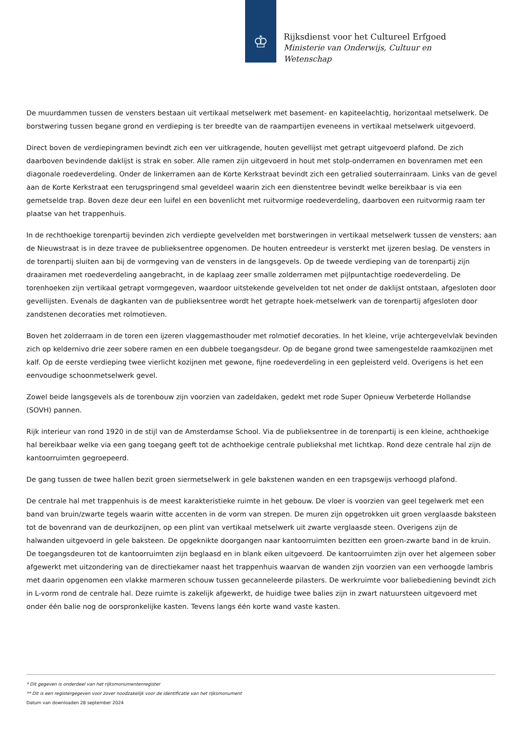♔
Rijksdienst voor het Cultureel Erfgoed
Ministerie van Onderwijs, Cultuur en
Wetenschap
De muurdammen tussen de vensters bestaan uit vertikaal metselwerk met basement- en kapiteelachtig, horizontaal metselwerk. De borstwering tussen begane grond en verdieping is ter breedte van de raampartijen eveneens in vertikaal metselwerk uitgevoerd.
Direct boven de verdiepingramen bevindt zich een ver uitkragende, houten gevellijst met getrapt uitgevoerd plafond. De zich daarboven bevindende daklijst is strak en sober. Alle ramen zijn uitgevoerd in hout met stolp-onderramen en bovenramen met een diagonale roedeverdeling. Onder de linkerramen aan de Korte Kerkstraat bevindt zich een getralied souterrainraam. Links van de gevel aan de Korte Kerkstraat een terugspringend smal geveldeel waarin zich een dienstentree bevindt welke bereikbaar is via een gemetselde trap. Boven deze deur een luifel en een bovenlicht met ruitvormige roedeverdeling, daarboven een ruitvormig raam ter plaatse van het trappenhuis.
In de rechthoekige torenpartij bevinden zich verdiepte gevelvelden met borstweringen in vertikaal metselwerk tussen de vensters; aan de Nieuwstraat is in deze travee de publieksentree opgenomen. De houten entreedeur is versterkt met ijzeren beslag. De vensters in de torenpartij sluiten aan bij de vormgeving van de vensters in de langsgevels. Op de tweede verdieping van de torenpartij zijn draairamen met roedeverdeling aangebracht, in de kaplaag zeer smalle zolderramen met pijlpuntachtige roedeverdeling. De torenhoeken zijn vertikaal getrapt vormgegeven, waardoor uitstekende gevelvelden tot net onder de daklijst ontstaan, afgesloten door gevellijsten. Evenals de dagkanten van de publieksentree wordt het getrapte hoek-metselwerk van de torenpartij afgesloten door zandstenen decoraties met rolmotieven.
Boven het zolderraam in de toren een ijzeren vlaggemasthouder met rolmotief decoraties. In het kleine, vrije achtergevelvlak bevinden zich op keldernivo drie zeer sobere ramen en een dubbele toegangsdeur. Op de begane grond twee samengestelde raamkozijnen met kalf. Op de eerste verdieping twee vierlicht kozijnen met gewone, fijne roedeverdeling in een gepleisterd veld. Overigens is het een eenvoudige schoonmetselwerk gevel.
Zowel beide langsgevels als de torenbouw zijn voorzien van zadeldaken, gedekt met rode Super Opnieuw Verbeterde Hollandse (SOVH) pannen.
Rijk interieur van rond 1920 in de stijl van de Amsterdamse School. Via de publieksentree in de torenpartij is een kleine, achthoekige hal bereikbaar welke via een gang toegang geeft tot de achthoekige centrale publiekshal met lichtkap. Rond deze centrale hal zijn de kantoorruimten gegroepeerd.
De gang tussen de twee hallen bezit groen siermetselwerk in gele bakstenen wanden en een trapsgewijs verhoogd plafond.
De centrale hal met trappenhuis is de meest karakteristieke ruimte in het gebouw. De vloer is voorzien van geel tegelwerk met een band van bruin/zwarte tegels waarin witte accenten in de vorm van strepen. De muren zijn opgetrokken uit groen verglaasde baksteen tot de bovenrand van de deurkozijnen, op een plint van vertikaal metselwerk uit zwarte verglaasde steen. Overigens zijn de halwanden uitgevoerd in gele baksteen. De opgeknikte doorgangen naar kantoorruimten bezitten een groen-zwarte band in de kruin. De toegangsdeuren tot de kantoorruimten zijn beglaasd en in blank eiken uitgevoerd. De kantoorruimten zijn over het algemeen sober afgewerkt met uitzondering van de directiekamer naast het trappenhuis waarvan de wanden zijn voorzien van een verhoogde lambris met daarin opgenomen een vlakke marmeren schouw tussen gecanneleerde pilasters. De werkruimte voor baliebediening bevindt zich in L-vorm rond de centrale hal. Deze ruimte is zakelijk afgewerkt, de huidige twee balies zijn in zwart natuursteen uitgevoerd met onder één balie nog de oorspronkelijke kasten. Tevens langs één korte wand vaste kasten.
* Dit gegeven is onderdeel van het rijksmonumentenregister
** Dit is een registergegeven voor zover noodzakelijk voor de identificatie van het rijksmonument
Datum van downloaden 28 september 2024